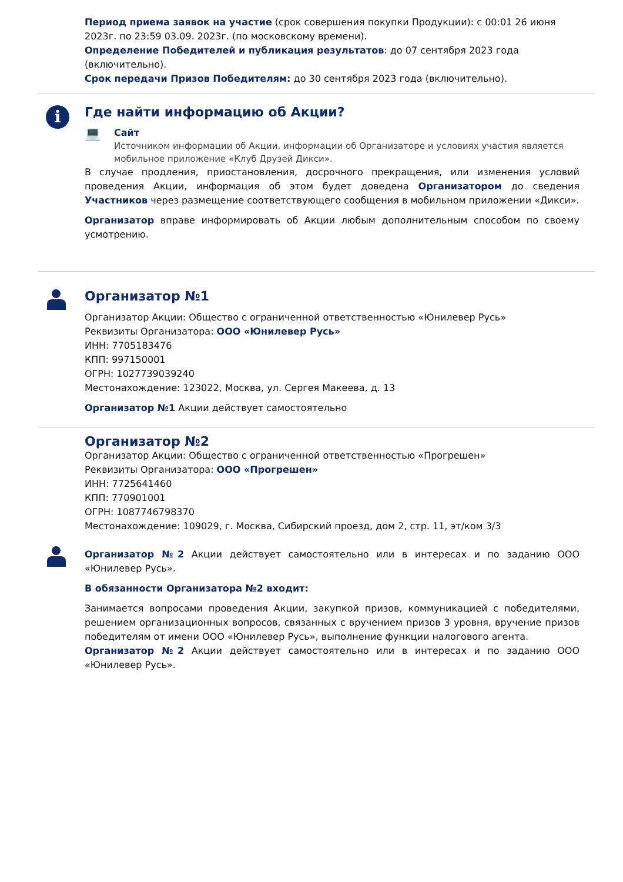Период приема заявок на участие (срок совершения покупки Продукции): с 00:01 26 июня 2023г. по 23:59 03.09. 2023г. (по московскому времени).
Определение Победителей и публикация результатов: до 07 сентября 2023 года (включительно).
Срок передачи Призов Победителям: до 30 сентября 2023 года (включительно).
i
Где найти информацию об Акции?
💻
Сайт
Источником информации об Акции, информации об Организаторе и условиях участия является мобильное приложение «Клуб Друзей Дикси».
В случае продления, приостановления, досрочного прекращения, или изменения условий проведения Акции, информация об этом будет доведена Организатором до сведения Участников через размещение соответствующего сообщения в мобильном приложении «Дикси».
Организатор вправе информировать об Акции любым дополнительным способом по своему усмотрению.
Организатор №1
Организатор Акции: Общество с ограниченной ответственностью «Юнилевер Русь»
Реквизиты Организатора: ООО «Юнилевер Русь»
ИНН: 7705183476
КПП: 997150001
ОГРН: 1027739039240
Местонахождение: 123022, Москва, ул. Сергея Макеева, д. 13
Организатор №1 Акции действует самостоятельно
Организатор №2
Организатор Акции: Общество с ограниченной ответственностью «Прогрешен»
Реквизиты Организатора: ООО «Прогрешен»
ИНН: 7725641460
КПП: 770901001
ОГРН: 1087746798370
Местонахождение: 109029, г. Москва, Сибирский проезд, дом 2, стр. 11, эт/ком 3/3
Организатор №2 Акции действует самостоятельно или в интересах и по заданию ООО «Юнилевер Русь».
В обязанности Организатора №2 входит:
Занимается вопросами проведения Акции, закупкой призов, коммуникацией с победителями, решением организационных вопросов, связанных с вручением призов 3 уровня, вручение призов победителям от имени ООО «Юнилевер Русь», выполнение функции налогового агента.
Организатор №2 Акции действует самостоятельно или в интересах и по заданию ООО «Юнилевер Русь».